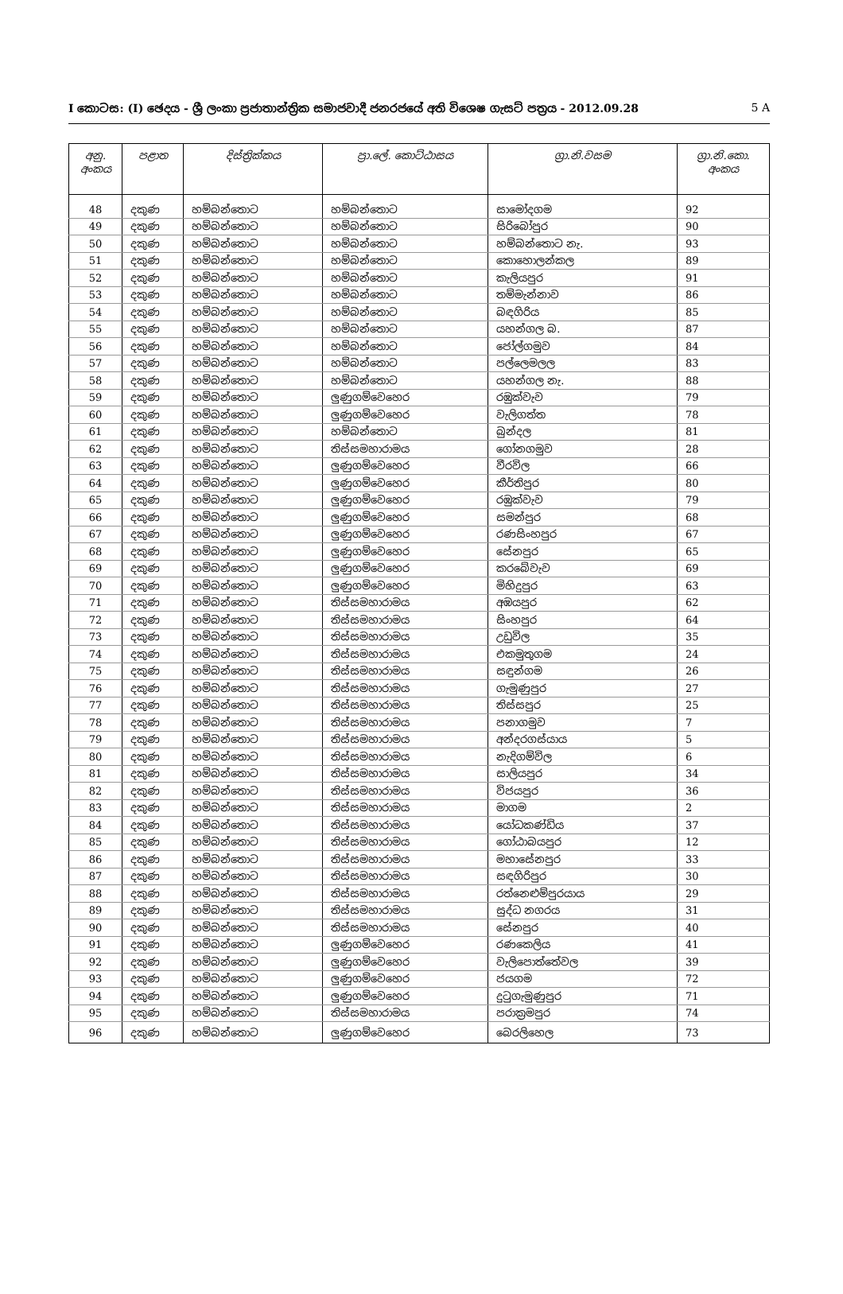I කොටස: (I) ඡෙදය - ශ්‍රී ලංකා ප්‍රජාතාන්ත්‍රික සමාජවාදී ජනරජයේ අති විශෙෂ ගැසට් පත්‍රය - 2012.09.28 5 A
| අනු. අංකය | පළාත | දිස්ත්‍රික්කය | ප්‍රා.ලේ. කොට්ඨාසය | ග්‍රා.නි.වසම | ග්‍රා.නි.කො. අංකය |
| --- | --- | --- | --- | --- | --- |
| 48 | දකුණ | හම්බන්තොට | හම්බන්තොට | සාමෝදගම | 92 |
| 49 | දකුණ | හම්බන්තොට | හම්බන්තොට | සිරිබෝපුර | 90 |
| 50 | දකුණ | හම්බන්තොට | හම්බන්තොට | හම්බන්තොට නැ. | 93 |
| 51 | දකුණ | හම්බන්තොට | හම්බන්තොට | කොහොලන්කල | 89 |
| 52 | දකුණ | හම්බන්තොට | හම්බන්තොට | කැලියපුර | 91 |
| 53 | දකුණ | හම්බන්තොට | හම්බන්තොට | තම්මැන්නාව | 86 |
| 54 | දකුණ | හම්බන්තොට | හම්බන්තොට | බඳගිරිය | 85 |
| 55 | දකුණ | හම්බන්තොට | හම්බන්තොට | යහන්ගල බ. | 87 |
| 56 | දකුණ | හම්බන්තොට | හම්බන්තොට | ජෝල්ගමුව | 84 |
| 57 | දකුණ | හම්බන්තොට | හම්බන්තොට | පල්ලෙමලල | 83 |
| 58 | දකුණ | හම්බන්තොට | හම්බන්තොට | යහන්ගල නැ. | 88 |
| 59 | දකුණ | හම්බන්තොට | ලුණුගම්වෙහෙර | රඹුක්වැව | 79 |
| 60 | දකුණ | හම්බන්තොට | ලුණුගම්වෙහෙර | වැලිගත්ත | 78 |
| 61 | දකුණ | හම්බන්තොට | හම්බන්තොට | බුන්දල | 81 |
| 62 | දකුණ | හම්බන්තොට | තිස්සමහාරාමය | ගෝනගමුව | 28 |
| 63 | දකුණ | හම්බන්තොට | ලුණුගම්වෙහෙර | වීරවිල | 66 |
| 64 | දකුණ | හම්බන්තොට | ලුණුගම්වෙහෙර | කීර්තිපුර | 80 |
| 65 | දකුණ | හම්බන්තොට | ලුණුගම්වෙහෙර | රඹුක්වැව | 79 |
| 66 | දකුණ | හම්බන්තොට | ලුණුගම්වෙහෙර | සමන්පුර | 68 |
| 67 | දකුණ | හම්බන්තොට | ලුණුගම්වෙහෙර | රණසිංහපුර | 67 |
| 68 | දකුණ | හම්බන්තොට | ලුණුගම්වෙහෙර | සේනපුර | 65 |
| 69 | දකුණ | හම්බන්තොට | ලුණුගම්වෙහෙර | කරබේවැව | 69 |
| 70 | දකුණ | හම්බන්තොට | ලුණුගම්වෙහෙර | මිහිදුපුර | 63 |
| 71 | දකුණ | හම්බන්තොට | තිස්සමහාරාමය | අඹයපුර | 62 |
| 72 | දකුණ | හම්බන්තොට | තිස්සමහාරාමය | සිංහපුර | 64 |
| 73 | දකුණ | හම්බන්තොට | තිස්සමහාරාමය | උඩුවිල | 35 |
| 74 | දකුණ | හම්බන්තොට | තිස්සමහාරාමය | එකමුතුගම | 24 |
| 75 | දකුණ | හම්බන්තොට | තිස්සමහාරාමය | සඳුන්ගම | 26 |
| 76 | දකුණ | හම්බන්තොට | තිස්සමහාරාමය | ගැමුණුපුර | 27 |
| 77 | දකුණ | හම්බන්තොට | තිස්සමහාරාමය | තිස්සපුර | 25 |
| 78 | දකුණ | හම්බන්තොට | තිස්සමහාරාමය | පනාගමුව | 7 |
| 79 | දකුණ | හම්බන්තොට | තිස්සමහාරාමය | අන්දරගස්යාය | 5 |
| 80 | දකුණ | හම්බන්තොට | තිස්සමහාරාමය | නැදිගම්විල | 6 |
| 81 | දකුණ | හම්බන්තොට | තිස්සමහාරාමය | සාලියපුර | 34 |
| 82 | දකුණ | හම්බන්තොට | තිස්සමහාරාමය | විජයපුර | 36 |
| 83 | දකුණ | හම්බන්තොට | තිස්සමහාරාමය | මාගම | 2 |
| 84 | දකුණ | හම්බන්තොට | තිස්සමහාරාමය | යෝධකණ්ඩිය | 37 |
| 85 | දකුණ | හම්බන්තොට | තිස්සමහාරාමය | ගෝඨාබයපුර | 12 |
| 86 | දකුණ | හම්බන්තොට | තිස්සමහාරාමය | මහාසේනපුර | 33 |
| 87 | දකුණ | හම්බන්තොට | තිස්සමහාරාමය | සඳගිරිපුර | 30 |
| 88 | දකුණ | හම්බන්තොට | තිස්සමහාරාමය | රත්නෙළුම්පුරයාය | 29 |
| 89 | දකුණ | හම්බන්තොට | තිස්සමහාරාමය | සුද්ධ නගරය | 31 |
| 90 | දකුණ | හම්බන්තොට | තිස්සමහාරාමය | සේනපුර | 40 |
| 91 | දකුණ | හම්බන්තොට | ලුණුගම්වෙහෙර | රණකෙලිය | 41 |
| 92 | දකුණ | හම්බන්තොට | ලුණුගම්වෙහෙර | වැලිපොත්තේවල | 39 |
| 93 | දකුණ | හම්බන්තොට | ලුණුගම්වෙහෙර | ජයගම | 72 |
| 94 | දකුණ | හම්බන්තොට | ලුණුගම්වෙහෙර | දුටුගැමුණුපුර | 71 |
| 95 | දකුණ | හම්බන්තොට | තිස්සමහාරාමය | පරාක්‍රමපුර | 74 |
| 96 | දකුණ | හම්බන්තොට | ලුණුගම්වෙහෙර | බෙරලිහෙල | 73 |